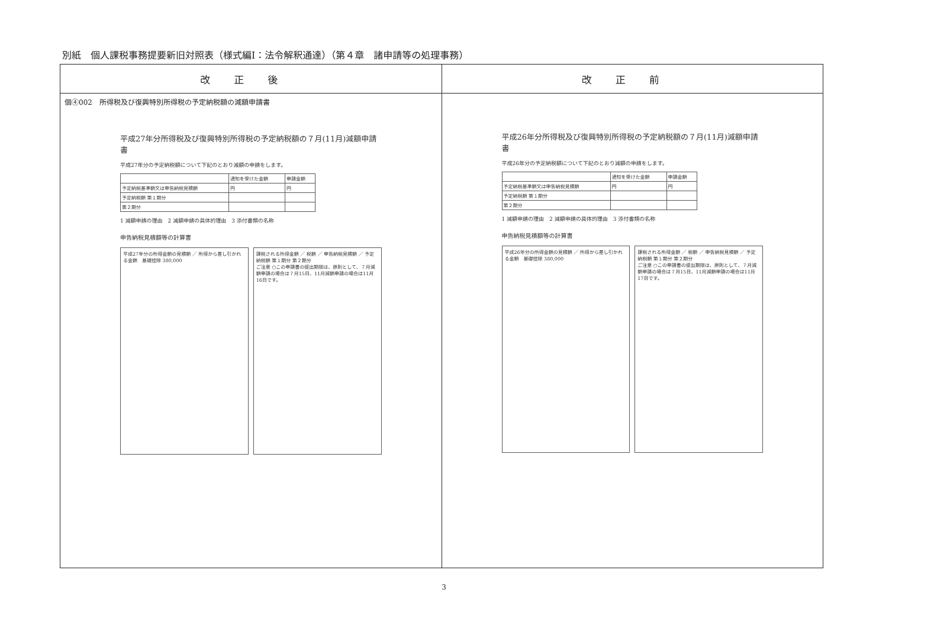別紙　個人課税事務提要新旧対照表（様式編Ⅰ：法令解釈通達）（第４章　諸申請等の処理事務）
| 改正後 | 改正前 |
| --- | --- |
| 個④002 所得税及び復興特別所得税の予定納税額の減額申請書 平成27年分所得税及び復興特別所得税の予定納税額の７月(11月)減額申請書 平成27年分の予定納税額について下記のとおり減額の申請をします。 / / 通知を受けた金額 / 申請金額 / / 予定納税基準額又は申告納税見積額 / 円 / 円 / / 予定納税額 第１期分 / / / / 第２期分 / / / 1 減額申請の理由 2 減額申請の具体的理由 3 添付書類の名称 申告納税見積額等の計算書 平成27年分の所得金額の見積額 ／ 所得から差し引かれる金額 基礎控除 380,000 課税される所得金額 ／ 税額 ／ 申告納税見積額 ／ 予定納税額 第１期分 第２期分 ご注意 ○この申請書の提出期限は、原則として、７月減額申請の場合は７月15日、11月減額申請の場合は11月16日です。 | 平成26年分所得税及び復興特別所得税の予定納税額の７月(11月)減額申請書 平成26年分の予定納税額について下記のとおり減額の申請をします。 / / 通知を受けた金額 / 申請金額 / / 予定納税基準額又は申告納税見積額 / 円 / 円 / / 予定納税額 第１期分 / / / / 第２期分 / / / 1 減額申請の理由 2 減額申請の具体的理由 3 添付書類の名称 申告納税見積額等の計算書 平成26年分の所得金額の見積額 ／ 所得から差し引かれる金額 基礎控除 380,000 課税される所得金額 ／ 税額 ／ 申告納税見積額 ／ 予定納税額 第１期分 第２期分 ご注意 ○この申請書の提出期限は、原則として、７月減額申請の場合は７月15日、11月減額申請の場合は11月17日です。 |
3